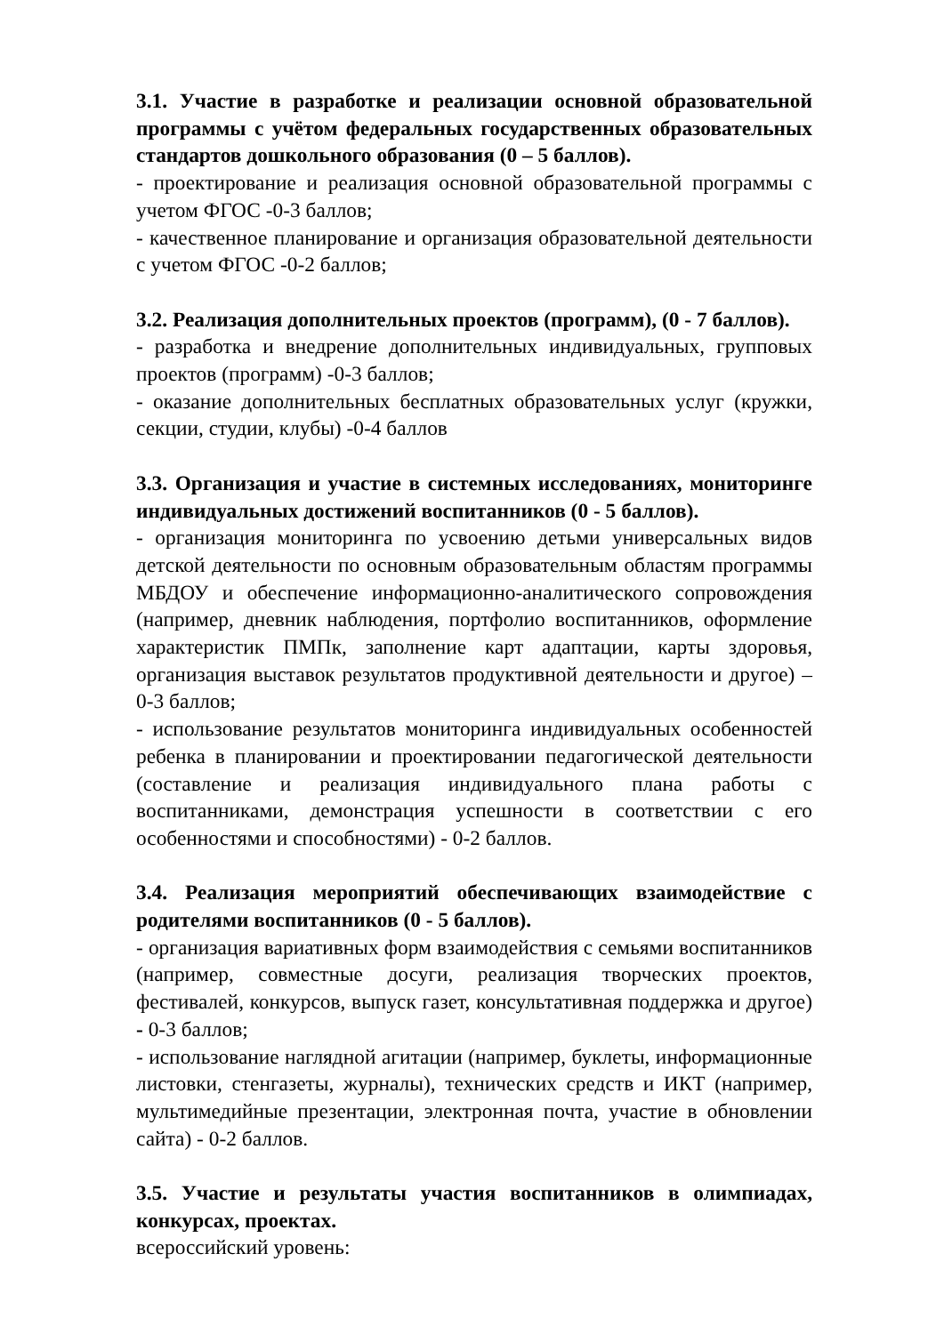3.1. Участие в разработке и реализации основной образовательной программы с учётом федеральных государственных образовательных стандартов дошкольного образования (0 – 5 баллов).
- проектирование и реализация основной образовательной программы с учетом ФГОС -0-3 баллов;
- качественное планирование и организация образовательной деятельности с учетом ФГОС -0-2 баллов;
3.2. Реализация дополнительных проектов (программ), (0 - 7 баллов).
- разработка и внедрение дополнительных индивидуальных, групповых проектов (программ) -0-3 баллов;
- оказание дополнительных бесплатных образовательных услуг (кружки, секции, студии, клубы) -0-4 баллов
3.3. Организация и участие в системных исследованиях, мониторинге индивидуальных достижений воспитанников (0 - 5 баллов).
- организация мониторинга по усвоению детьми универсальных видов детской деятельности по основным образовательным областям программы МБДОУ и обеспечение информационно-аналитического сопровождения (например, дневник наблюдения, портфолио воспитанников, оформление характеристик ПМПк, заполнение карт адаптации, карты здоровья, организация выставок результатов продуктивной деятельности и другое) – 0-3 баллов;
- использование результатов мониторинга индивидуальных особенностей ребенка в планировании и проектировании педагогической деятельности (составление и реализация индивидуального плана работы с воспитанниками, демонстрация успешности в соответствии с его особенностями и способностями) - 0-2 баллов.
3.4. Реализация мероприятий обеспечивающих взаимодействие с родителями воспитанников (0 - 5 баллов).
- организация вариативных форм взаимодействия с семьями воспитанников (например, совместные досуги, реализация творческих проектов, фестивалей, конкурсов, выпуск газет, консультативная поддержка и другое) - 0-3 баллов;
- использование наглядной агитации (например, буклеты, информационные листовки, стенгазеты, журналы), технических средств и ИКТ (например, мультимедийные презентации, электронная почта, участие в обновлении сайта) - 0-2 баллов.
3.5. Участие и результаты участия воспитанников в олимпиадах, конкурсах, проектах.
всероссийский уровень: